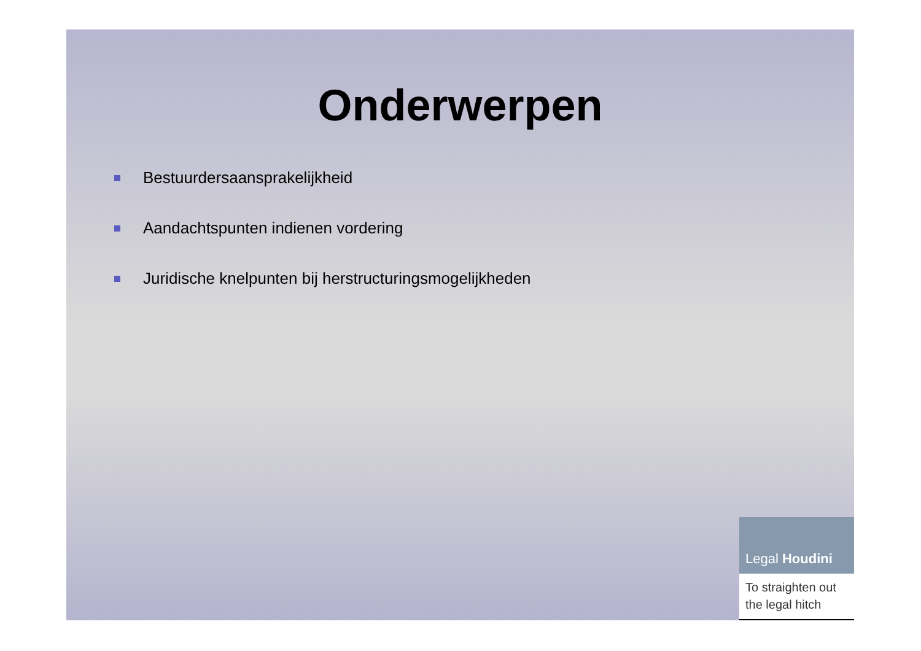Onderwerpen
Bestuurdersaansprakelijkheid
Aandachtspunten indienen vordering
Juridische knelpunten bij herstructuringsmogelijkheden
Legal Houdini
To straighten out the legal hitch